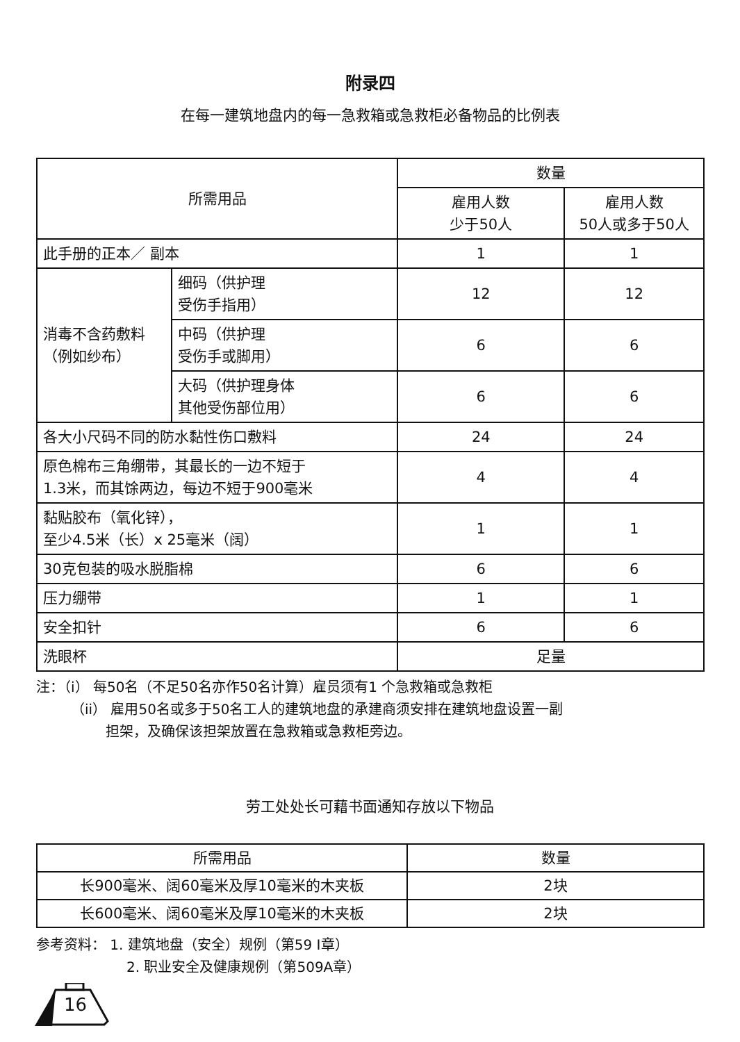附录四
在每一建筑地盘内的每一急救箱或急救柜必备物品的比例表
| 所需用品 | | 数量 | |
| --- | --- | --- | --- |
| | | 雇用人数 少于50人 | 雇用人数 50人或多于50人 |
| 此手册的正本／ 副本 | | 1 | 1 |
| 消毒不含药敷料 （例如纱布） | 细码（供护理 受伤手指用） | 12 | 12 |
| | 中码（供护理 受伤手或脚用） | 6 | 6 |
| | 大码（供护理身体 其他受伤部位用） | 6 | 6 |
| 各大小尺码不同的防水黏性伤口敷料 | | 24 | 24 |
| 原色棉布三角绷带，其最长的一边不短于 1.3米，而其馀两边，每边不短于900毫米 | | 4 | 4 |
| 黏贴胶布（氧化锌）， 至少4.5米（长）x 25毫米（阔） | | 1 | 1 |
| 30克包装的吸水脱脂棉 | | 6 | 6 |
| 压力绷带 | | 1 | 1 |
| 安全扣针 | | 6 | 6 |
| 洗眼杯 | | 足量 | |
注：（i） 每50名（不足50名亦作50名计算）雇员须有1 个急救箱或急救柜
（ii） 雇用50名或多于50名工人的建筑地盘的承建商须安排在建筑地盘设置一副
担架，及确保该担架放置在急救箱或急救柜旁边。
劳工处处长可藉书面通知存放以下物品
| 所需用品 | 数量 |
| --- | --- |
| 长900毫米、阔60毫米及厚10毫米的木夹板 | 2块 |
| 长600毫米、阔60毫米及厚10毫米的木夹板 | 2块 |
参考资料： 1. 建筑地盘（安全）规例（第59 I章）
2. 职业安全及健康规例（第509A章）
16